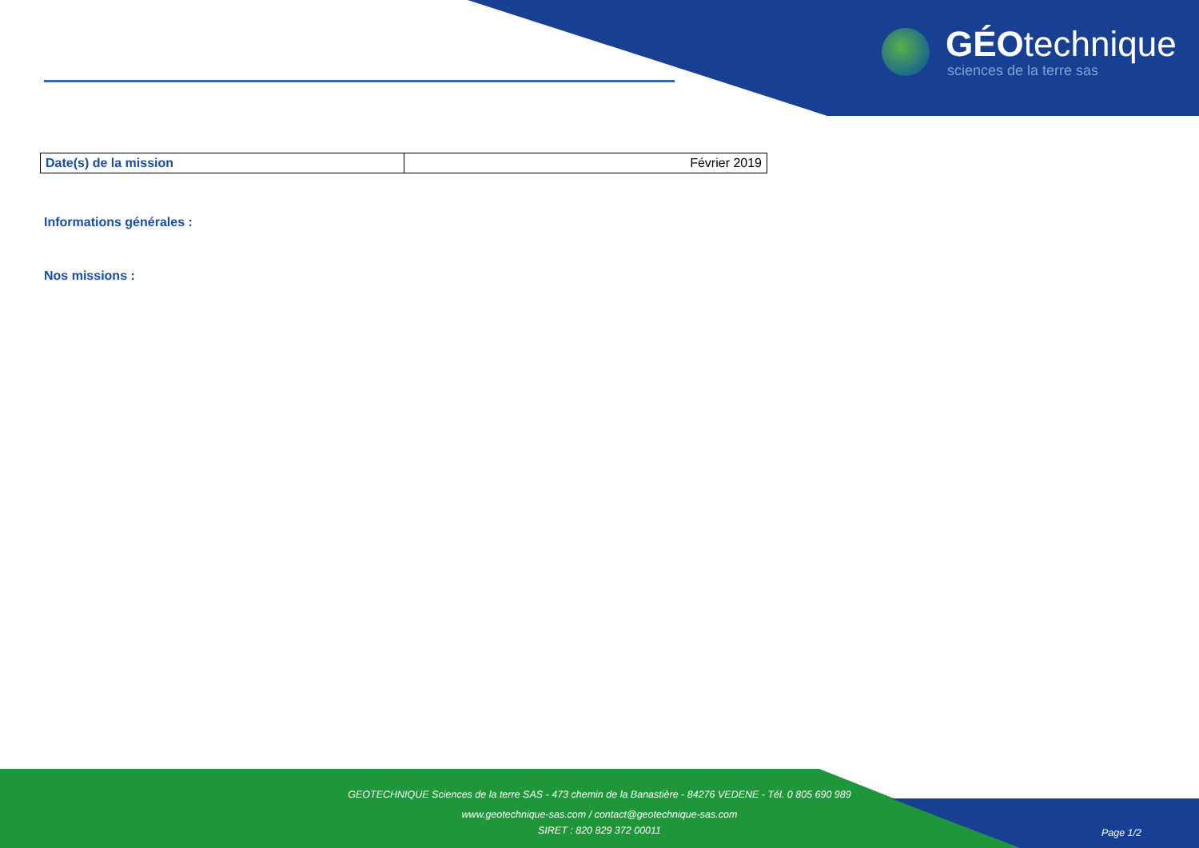GÉOtechnique
sciences de la terre sas
| Date(s) de la mission | Février 2019 |
Informations générales :
Nos missions :
GEOTECHNIQUE Sciences de la terre SAS - 473 chemin de la Banastière - 84276 VEDENE - Tél. 0 805 690 989
www.geotechnique-sas.com / contact@geotechnique-sas.com
SIRET : 820 829 372 00011
Page 1/2